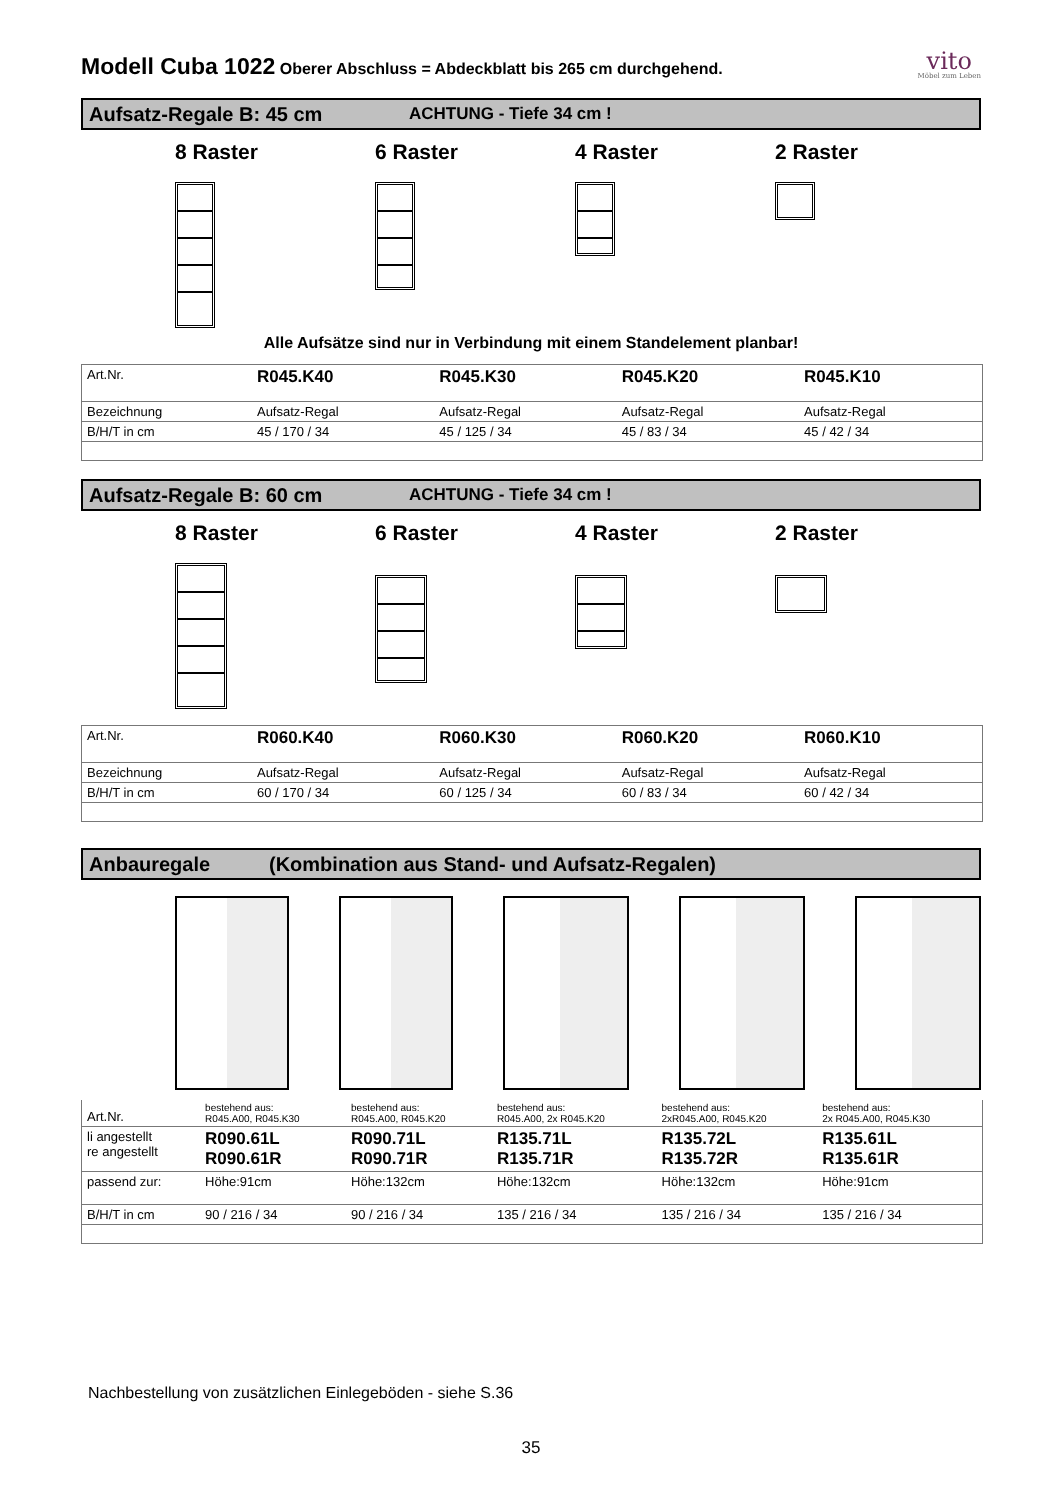Modell Cuba 1022 Oberer Abschluss = Abdeckblatt bis 265 cm durchgehend.
vito
Möbel zum Leben
Aufsatz-Regale B: 45 cm ACHTUNG - Tiefe 34 cm !
8 Raster 6 Raster 4 Raster 2 Raster
Alle Aufsätze sind nur in Verbindung mit einem Standelement planbar!
| Art.Nr. | R045.K40 | R045.K30 | R045.K20 | R045.K10 |
| Bezeichnung | Aufsatz-Regal | Aufsatz-Regal | Aufsatz-Regal | Aufsatz-Regal |
| B/H/T in cm | 45 / 170 / 34 | 45 / 125 / 34 | 45 / 83 / 34 | 45 / 42 / 34 |
Aufsatz-Regale B: 60 cm ACHTUNG - Tiefe 34 cm !
8 Raster 6 Raster 4 Raster 2 Raster
| Art.Nr. | R060.K40 | R060.K30 | R060.K20 | R060.K10 |
| Bezeichnung | Aufsatz-Regal | Aufsatz-Regal | Aufsatz-Regal | Aufsatz-Regal |
| B/H/T in cm | 60 / 170 / 34 | 60 / 125 / 34 | 60 / 83 / 34 | 60 / 42 / 34 |
Anbauregale (Kombination aus Stand- und Aufsatz-Regalen)
| Art.Nr. | bestehend aus: R045.A00, R045.K30 | bestehend aus: R045.A00, R045.K20 | bestehend aus: R045.A00, 2x R045.K20 | bestehend aus: 2xR045.A00, R045.K20 | bestehend aus: 2x R045.A00, R045.K30 |
| li angestellt re angestellt | R090.61L R090.61R | R090.71L R090.71R | R135.71L R135.71R | R135.72L R135.72R | R135.61L R135.61R |
| passend zur: | Höhe:91cm | Höhe:132cm | Höhe:132cm | Höhe:132cm | Höhe:91cm |
| B/H/T in cm | 90 / 216 / 34 | 90 / 216 / 34 | 135 / 216 / 34 | 135 / 216 / 34 | 135 / 216 / 34 |
Nachbestellung von zusätzlichen Einlegeböden - siehe S.36
35